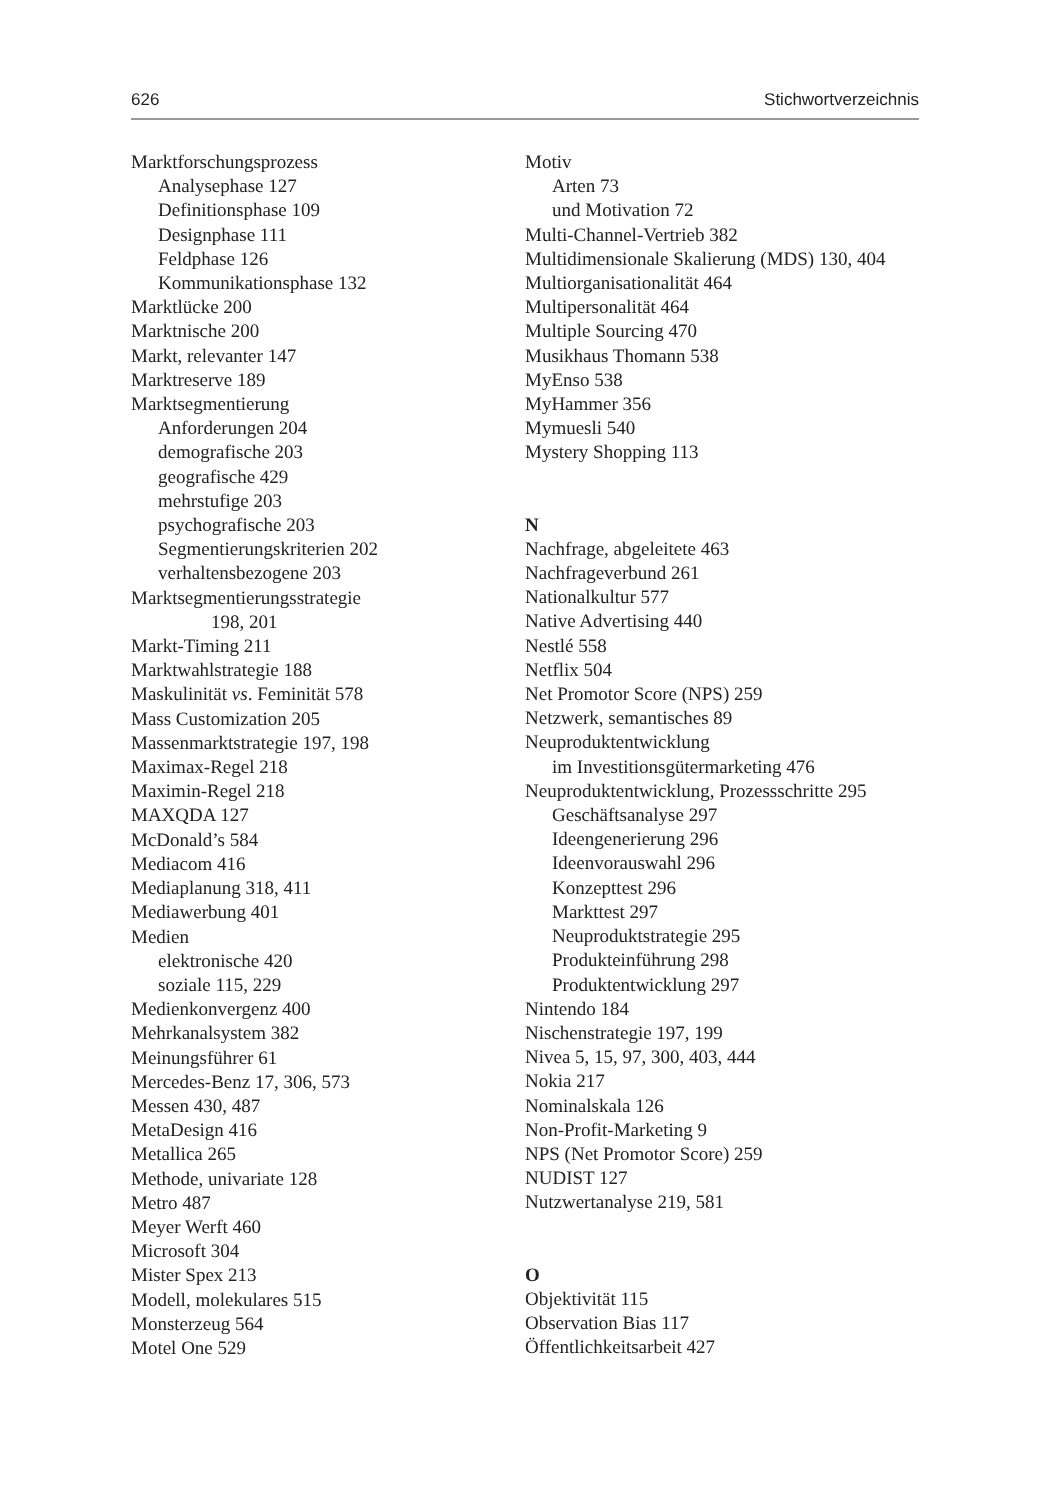626 Stichwortverzeichnis
Marktforschungsprozess
Analysephase 127
Definitionsphase 109
Designphase 111
Feldphase 126
Kommunikationsphase 132
Marktlücke 200
Marktnische 200
Markt, relevanter 147
Marktreserve 189
Marktsegmentierung
Anforderungen 204
demografische 203
geografische 429
mehrstufige 203
psychografische 203
Segmentierungskriterien 202
verhaltensbezogene 203
Marktsegmentierungsstrategie
198, 201
Markt-Timing 211
Marktwahlstrategie 188
Maskulinität vs. Feminität 578
Mass Customization 205
Massenmarktstrategie 197, 198
Maximax-Regel 218
Maximin-Regel 218
MAXQDA 127
McDonald’s 584
Mediacom 416
Mediaplanung 318, 411
Mediawerbung 401
Medien
elektronische 420
soziale 115, 229
Medienkonvergenz 400
Mehrkanalsystem 382
Meinungsführer 61
Mercedes-Benz 17, 306, 573
Messen 430, 487
MetaDesign 416
Metallica 265
Methode, univariate 128
Metro 487
Meyer Werft 460
Microsoft 304
Mister Spex 213
Modell, molekulares 515
Monsterzeug 564
Motel One 529
Motiv
Arten 73
und Motivation 72
Multi-Channel-Vertrieb 382
Multidimensionale Skalierung (MDS) 130, 404
Multiorganisationalität 464
Multipersonalität 464
Multiple Sourcing 470
Musikhaus Thomann 538
MyEnso 538
MyHammer 356
Mymuesli 540
Mystery Shopping 113
N
Nachfrage, abgeleitete 463
Nachfrageverbund 261
Nationalkultur 577
Native Advertising 440
Nestlé 558
Netflix 504
Net Promotor Score (NPS) 259
Netzwerk, semantisches 89
Neuproduktentwicklung
im Investitionsgütermarketing 476
Neuproduktentwicklung, Prozessschritte 295
Geschäftsanalyse 297
Ideengenerierung 296
Ideenvorauswahl 296
Konzepttest 296
Markttest 297
Neuproduktstrategie 295
Produkteinführung 298
Produktentwicklung 297
Nintendo 184
Nischenstrategie 197, 199
Nivea 5, 15, 97, 300, 403, 444
Nokia 217
Nominalskala 126
Non-Profit-Marketing 9
NPS (Net Promotor Score) 259
NUDIST 127
Nutzwertanalyse 219, 581
O
Objektivität 115
Observation Bias 117
Öffentlichkeitsarbeit 427